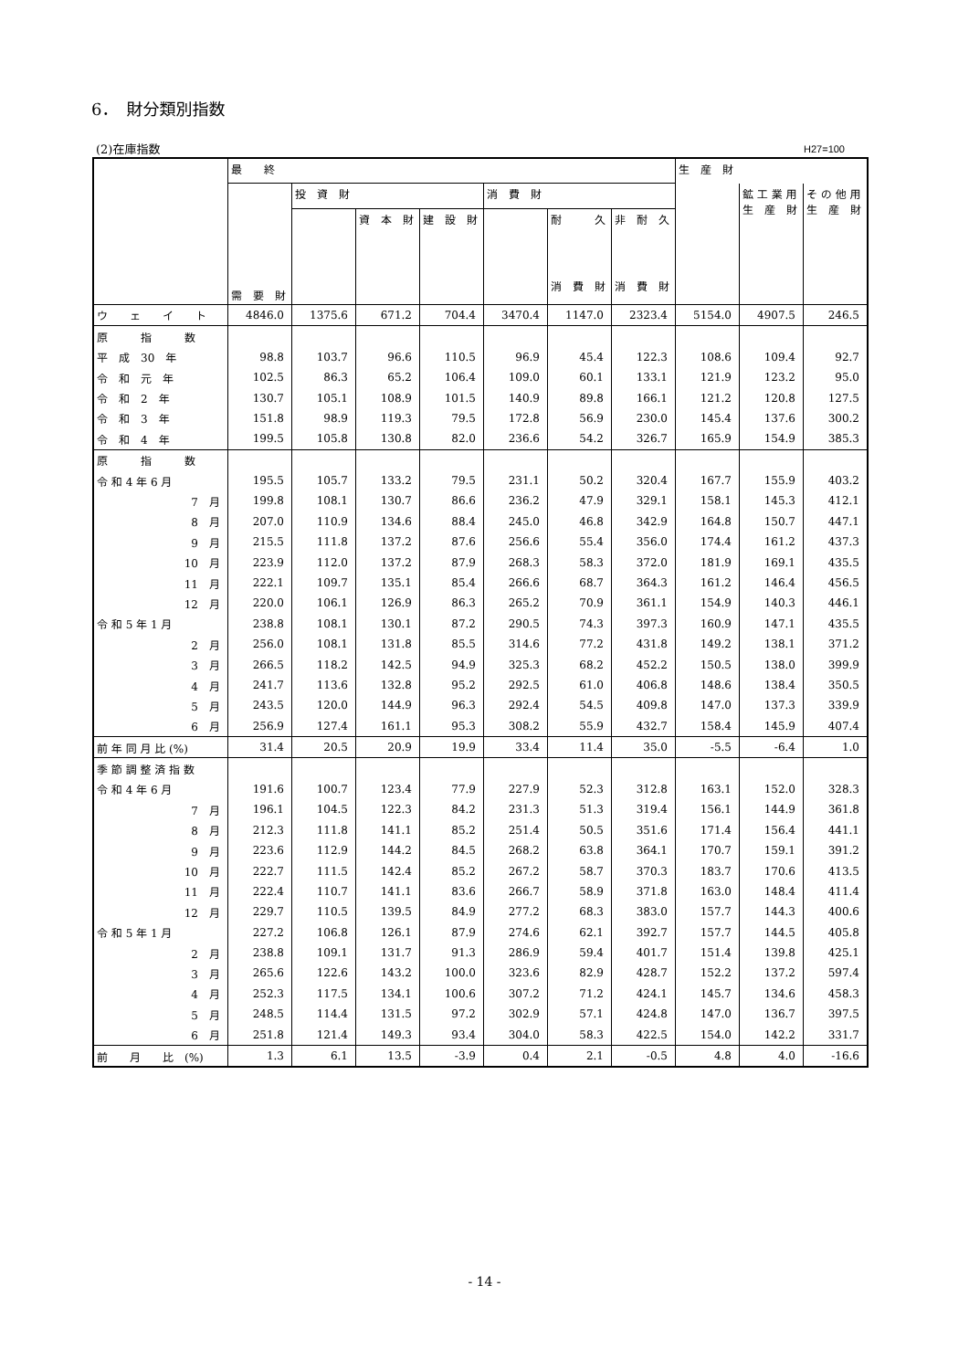6．　財分類別指数
(2)在庫指数 H27=100
| | 最 終 | | | | | | | 生 産 財 | | |
| --- | --- | --- | --- | --- | --- | --- | --- | --- | --- | --- |
| | 需 要 財 | 投 資 財 | | | 消 費 財 | | | | 鉱 工 業 用 生 産 財 | そ の 他 用 生 産 財 |
| | | | 資 本 財 | 建 設 財 | | 耐 久 消 費 財 | 非 耐 久 消 費 財 | | | |
| ウ ェ イ ト | 4846.0 | 1375.6 | 671.2 | 704.4 | 3470.4 | 1147.0 | 2323.4 | 5154.0 | 4907.5 | 246.5 |
| 原 指 数 | | | | | | | | | | |
| 平 成 30 年 | 98.8 | 103.7 | 96.6 | 110.5 | 96.9 | 45.4 | 122.3 | 108.6 | 109.4 | 92.7 |
| 令 和 元 年 | 102.5 | 86.3 | 65.2 | 106.4 | 109.0 | 60.1 | 133.1 | 121.9 | 123.2 | 95.0 |
| 令 和 2 年 | 130.7 | 105.1 | 108.9 | 101.5 | 140.9 | 89.8 | 166.1 | 121.2 | 120.8 | 127.5 |
| 令 和 3 年 | 151.8 | 98.9 | 119.3 | 79.5 | 172.8 | 56.9 | 230.0 | 145.4 | 137.6 | 300.2 |
| 令 和 4 年 | 199.5 | 105.8 | 130.8 | 82.0 | 236.6 | 54.2 | 326.7 | 165.9 | 154.9 | 385.3 |
| 原 指 数 | | | | | | | | | | |
| 令 和 4 年 6 月 | 195.5 | 105.7 | 133.2 | 79.5 | 231.1 | 50.2 | 320.4 | 167.7 | 155.9 | 403.2 |
| 7 月 | 199.8 | 108.1 | 130.7 | 86.6 | 236.2 | 47.9 | 329.1 | 158.1 | 145.3 | 412.1 |
| 8 月 | 207.0 | 110.9 | 134.6 | 88.4 | 245.0 | 46.8 | 342.9 | 164.8 | 150.7 | 447.1 |
| 9 月 | 215.5 | 111.8 | 137.2 | 87.6 | 256.6 | 55.4 | 356.0 | 174.4 | 161.2 | 437.3 |
| 10 月 | 223.9 | 112.0 | 137.2 | 87.9 | 268.3 | 58.3 | 372.0 | 181.9 | 169.1 | 435.5 |
| 11 月 | 222.1 | 109.7 | 135.1 | 85.4 | 266.6 | 68.7 | 364.3 | 161.2 | 146.4 | 456.5 |
| 12 月 | 220.0 | 106.1 | 126.9 | 86.3 | 265.2 | 70.9 | 361.1 | 154.9 | 140.3 | 446.1 |
| 令 和 5 年 1 月 | 238.8 | 108.1 | 130.1 | 87.2 | 290.5 | 74.3 | 397.3 | 160.9 | 147.1 | 435.5 |
| 2 月 | 256.0 | 108.1 | 131.8 | 85.5 | 314.6 | 77.2 | 431.8 | 149.2 | 138.1 | 371.2 |
| 3 月 | 266.5 | 118.2 | 142.5 | 94.9 | 325.3 | 68.2 | 452.2 | 150.5 | 138.0 | 399.9 |
| 4 月 | 241.7 | 113.6 | 132.8 | 95.2 | 292.5 | 61.0 | 406.8 | 148.6 | 138.4 | 350.5 |
| 5 月 | 243.5 | 120.0 | 144.9 | 96.3 | 292.4 | 54.5 | 409.8 | 147.0 | 137.3 | 339.9 |
| 6 月 | 256.9 | 127.4 | 161.1 | 95.3 | 308.2 | 55.9 | 432.7 | 158.4 | 145.9 | 407.4 |
| 前 年 同 月 比 (%) | 31.4 | 20.5 | 20.9 | 19.9 | 33.4 | 11.4 | 35.0 | -5.5 | -6.4 | 1.0 |
| 季 節 調 整 済 指 数 | | | | | | | | | | |
| 令 和 4 年 6 月 | 191.6 | 100.7 | 123.4 | 77.9 | 227.9 | 52.3 | 312.8 | 163.1 | 152.0 | 328.3 |
| 7 月 | 196.1 | 104.5 | 122.3 | 84.2 | 231.3 | 51.3 | 319.4 | 156.1 | 144.9 | 361.8 |
| 8 月 | 212.3 | 111.8 | 141.1 | 85.2 | 251.4 | 50.5 | 351.6 | 171.4 | 156.4 | 441.1 |
| 9 月 | 223.6 | 112.9 | 144.2 | 84.5 | 268.2 | 63.8 | 364.1 | 170.7 | 159.1 | 391.2 |
| 10 月 | 222.7 | 111.5 | 142.4 | 85.2 | 267.2 | 58.7 | 370.3 | 183.7 | 170.6 | 413.5 |
| 11 月 | 222.4 | 110.7 | 141.1 | 83.6 | 266.7 | 58.9 | 371.8 | 163.0 | 148.4 | 411.4 |
| 12 月 | 229.7 | 110.5 | 139.5 | 84.9 | 277.2 | 68.3 | 383.0 | 157.7 | 144.3 | 400.6 |
| 令 和 5 年 1 月 | 227.2 | 106.8 | 126.1 | 87.9 | 274.6 | 62.1 | 392.7 | 157.7 | 144.5 | 405.8 |
| 2 月 | 238.8 | 109.1 | 131.7 | 91.3 | 286.9 | 59.4 | 401.7 | 151.4 | 139.8 | 425.1 |
| 3 月 | 265.6 | 122.6 | 143.2 | 100.0 | 323.6 | 82.9 | 428.7 | 152.2 | 137.2 | 597.4 |
| 4 月 | 252.3 | 117.5 | 134.1 | 100.6 | 307.2 | 71.2 | 424.1 | 145.7 | 134.6 | 458.3 |
| 5 月 | 248.5 | 114.4 | 131.5 | 97.2 | 302.9 | 57.1 | 424.8 | 147.0 | 136.7 | 397.5 |
| 6 月 | 251.8 | 121.4 | 149.3 | 93.4 | 304.0 | 58.3 | 422.5 | 154.0 | 142.2 | 331.7 |
| 前 月 比 (%) | 1.3 | 6.1 | 13.5 | -3.9 | 0.4 | 2.1 | -0.5 | 4.8 | 4.0 | -16.6 |
- 14 -